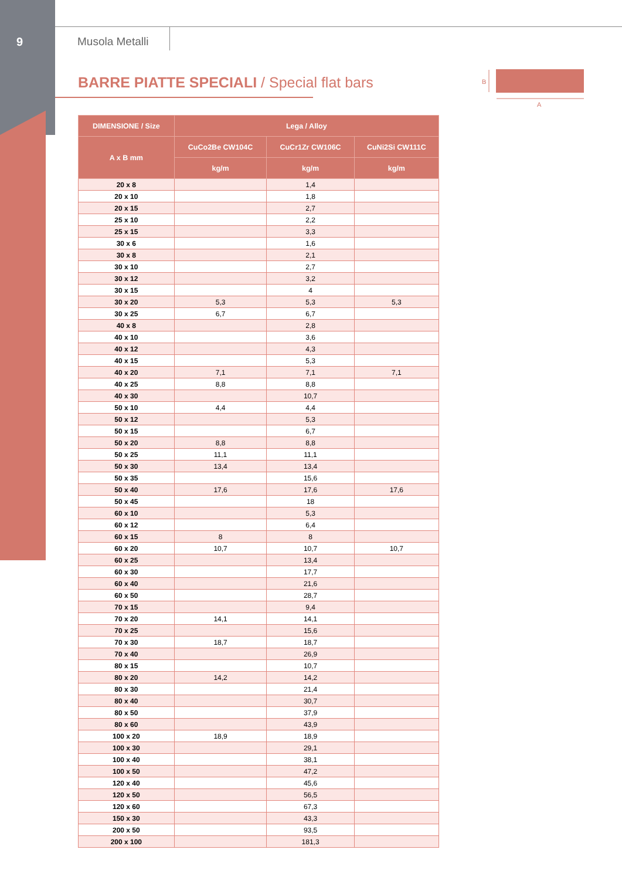9 Musola Metalli
BARRE PIATTE SPECIALI / Special flat bars
B
A
| DIMENSIONE / Size | Lega / Alloy | | |
| --- | --- | --- | --- |
| A x B mm | CuCo2Be CW104C | CuCr1Zr CW106C | CuNi2Si CW111C |
| | kg/m | kg/m | kg/m |
| 20 x 8 | | 1,4 | |
| 20 x 10 | | 1,8 | |
| 20 x 15 | | 2,7 | |
| 25 x 10 | | 2,2 | |
| 25 x 15 | | 3,3 | |
| 30 x 6 | | 1,6 | |
| 30 x 8 | | 2,1 | |
| 30 x 10 | | 2,7 | |
| 30 x 12 | | 3,2 | |
| 30 x 15 | | 4 | |
| 30 x 20 | 5,3 | 5,3 | 5,3 |
| 30 x 25 | 6,7 | 6,7 | |
| 40 x 8 | | 2,8 | |
| 40 x 10 | | 3,6 | |
| 40 x 12 | | 4,3 | |
| 40 x 15 | | 5,3 | |
| 40 x 20 | 7,1 | 7,1 | 7,1 |
| 40 x 25 | 8,8 | 8,8 | |
| 40 x 30 | | 10,7 | |
| 50 x 10 | 4,4 | 4,4 | |
| 50 x 12 | | 5,3 | |
| 50 x 15 | | 6,7 | |
| 50 x 20 | 8,8 | 8,8 | |
| 50 x 25 | 11,1 | 11,1 | |
| 50 x 30 | 13,4 | 13,4 | |
| 50 x 35 | | 15,6 | |
| 50 x 40 | 17,6 | 17,6 | 17,6 |
| 50 x 45 | | 18 | |
| 60 x 10 | | 5,3 | |
| 60 x 12 | | 6,4 | |
| 60 x 15 | 8 | 8 | |
| 60 x 20 | 10,7 | 10,7 | 10,7 |
| 60 x 25 | | 13,4 | |
| 60 x 30 | | 17,7 | |
| 60 x 40 | | 21,6 | |
| 60 x 50 | | 28,7 | |
| 70 x 15 | | 9,4 | |
| 70 x 20 | 14,1 | 14,1 | |
| 70 x 25 | | 15,6 | |
| 70 x 30 | 18,7 | 18,7 | |
| 70 x 40 | | 26,9 | |
| 80 x 15 | | 10,7 | |
| 80 x 20 | 14,2 | 14,2 | |
| 80 x 30 | | 21,4 | |
| 80 x 40 | | 30,7 | |
| 80 x 50 | | 37,9 | |
| 80 x 60 | | 43,9 | |
| 100 x 20 | 18,9 | 18,9 | |
| 100 x 30 | | 29,1 | |
| 100 x 40 | | 38,1 | |
| 100 x 50 | | 47,2 | |
| 120 x 40 | | 45,6 | |
| 120 x 50 | | 56,5 | |
| 120 x 60 | | 67,3 | |
| 150 x 30 | | 43,3 | |
| 200 x 50 | | 93,5 | |
| 200 x 100 | | 181,3 | |